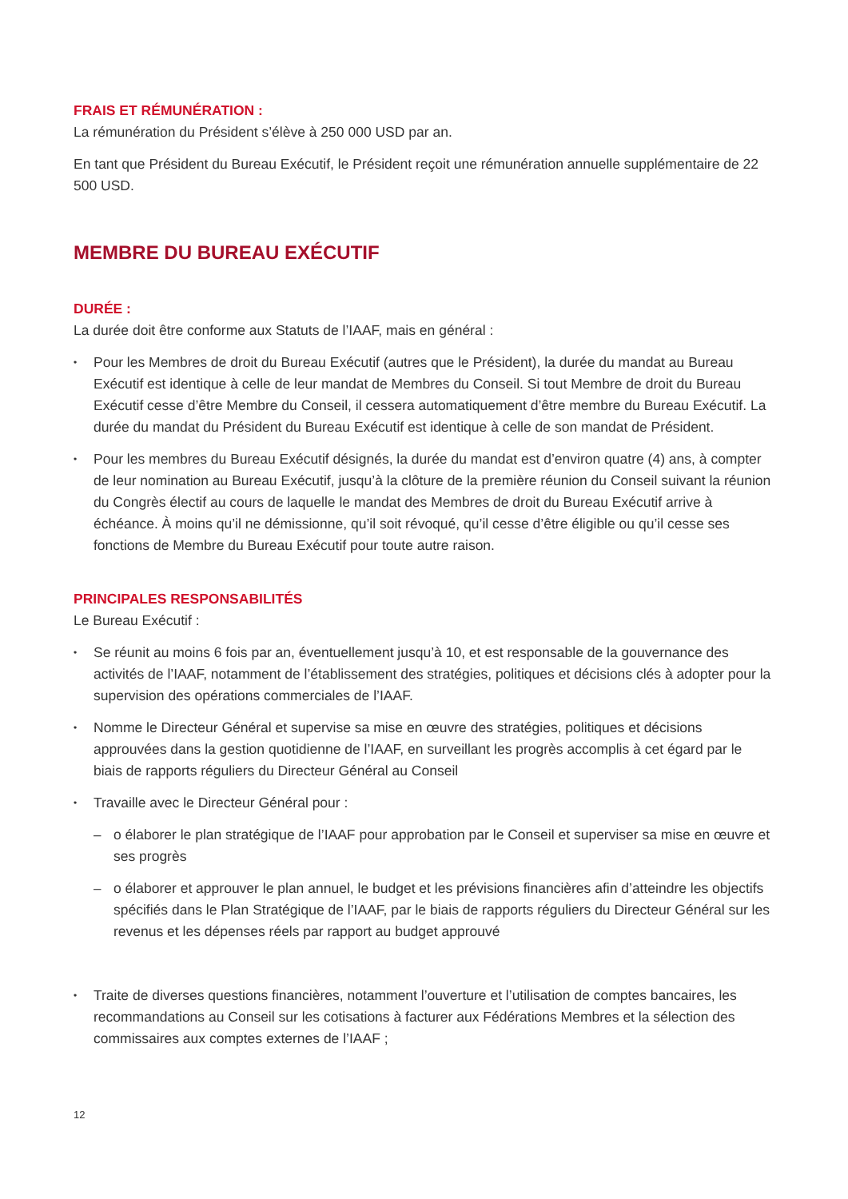FRAIS ET RÉMUNÉRATION :
La rémunération du Président s’élève à 250 000 USD par an.
En tant que Président du Bureau Exécutif, le Président reçoit une rémunération annuelle supplémentaire de 22 500 USD.
MEMBRE DU BUREAU EXÉCUTIF
DURÉE :
La durée doit être conforme aux Statuts de l’IAAF, mais en général :
Pour les Membres de droit du Bureau Exécutif (autres que le Président), la durée du mandat au Bureau Exécutif est identique à celle de leur mandat de Membres du Conseil. Si tout Membre de droit du Bureau Exécutif cesse d’être Membre du Conseil, il cessera automatiquement d’être membre du Bureau Exécutif. La durée du mandat du Président du Bureau Exécutif est identique à celle de son mandat de Président.
Pour les membres du Bureau Exécutif désignés, la durée du mandat est d’environ quatre (4) ans, à compter de leur nomination au Bureau Exécutif, jusqu’à la clôture de la première réunion du Conseil suivant la réunion du Congrès électif au cours de laquelle le mandat des Membres de droit du Bureau Exécutif arrive à échéance. À moins qu’il ne démissionne, qu’il soit révoqué, qu’il cesse d’être éligible ou qu’il cesse ses fonctions de Membre du Bureau Exécutif pour toute autre raison.
PRINCIPALES RESPONSABILITÉS
Le Bureau Exécutif :
Se réunit au moins 6 fois par an, éventuellement jusqu’à 10, et est responsable de la gouvernance des activités de l’IAAF, notamment de l’établissement des stratégies, politiques et décisions clés à adopter pour la supervision des opérations commerciales de l’IAAF.
Nomme le Directeur Général et supervise sa mise en œuvre des stratégies, politiques et décisions approuvées dans la gestion quotidienne de l’IAAF, en surveillant les progrès accomplis à cet égard par le biais de rapports réguliers du Directeur Général au Conseil
Travaille avec le Directeur Général pour :
o élaborer le plan stratégique de l’IAAF pour approbation par le Conseil et superviser sa mise en œuvre et ses progrès
o élaborer et approuver le plan annuel, le budget et les prévisions financières afin d’atteindre les objectifs spécifiés dans le Plan Stratégique de l’IAAF, par le biais de rapports réguliers du Directeur Général sur les revenus et les dépenses réels par rapport au budget approuvé
Traite de diverses questions financières, notamment l’ouverture et l’utilisation de comptes bancaires, les recommandations au Conseil sur les cotisations à facturer aux Fédérations Membres et la sélection des commissaires aux comptes externes de l’IAAF ;
12